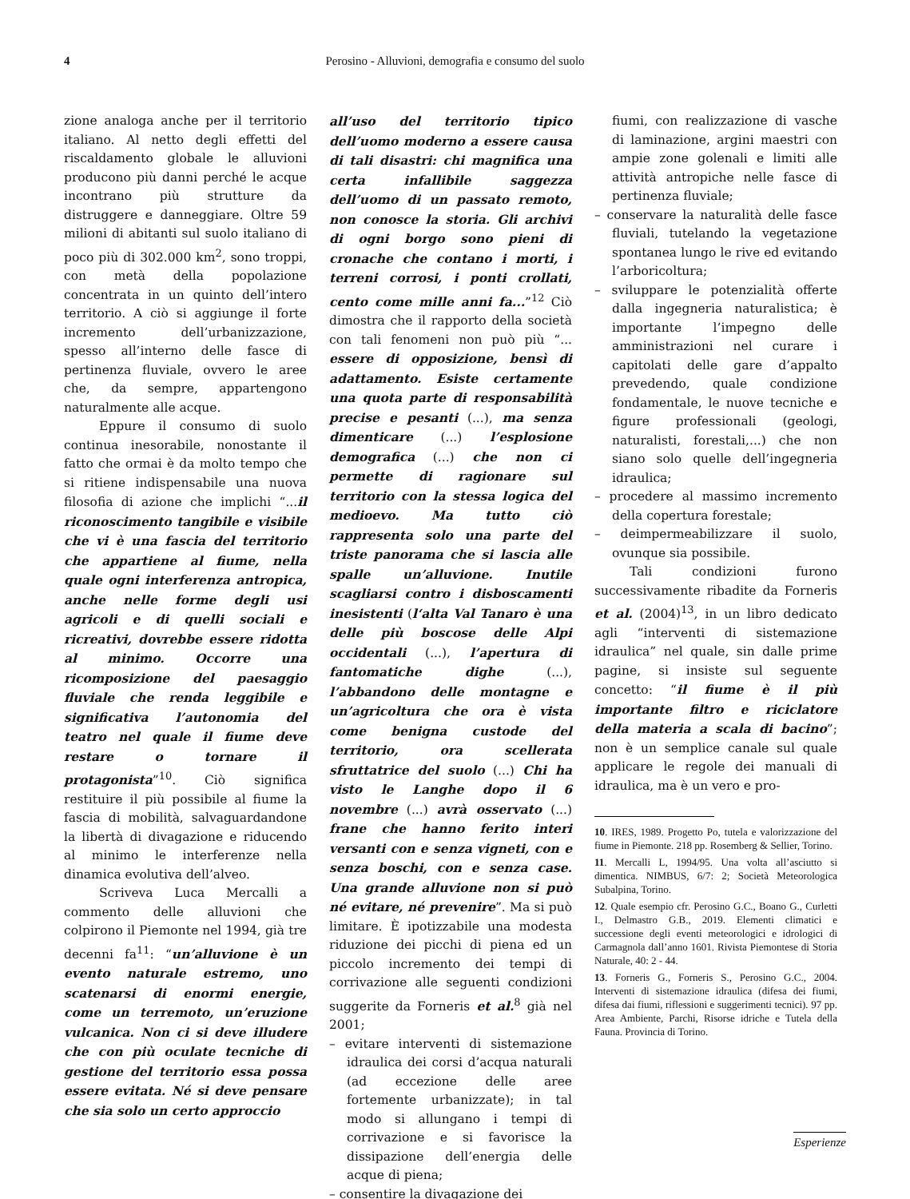4
Perosino - Alluvioni, demografia e consumo del suolo
zione analoga anche per il territorio italiano. Al netto degli effetti del riscaldamento globale le alluvioni producono più danni perché le acque incontrano più strutture da distruggere e danneggiare. Oltre 59 milioni di abitanti sul suolo italiano di poco più di 302.000 km<sup>2</sup>, sono troppi, con metà della popolazione concentrata in un quinto dell’intero territorio. A ciò si aggiunge il forte incremento dell’urbanizzazione, spesso all’interno delle fasce di pertinenza fluviale, ovvero le aree che, da sempre, appartengono naturalmente alle acque.
Eppure il consumo di suolo continua inesorabile, nonostante il fatto che ormai è da molto tempo che si ritiene indispensabile una nuova filosofia di azione che implichi “...il riconoscimento tangibile e visibile che vi è una fascia del territorio che appartiene al fiume, nella quale ogni interferenza antropica, anche nelle forme degli usi agricoli e di quelli sociali e ricreativi, dovrebbe essere ridotta al minimo. Occorre una ricomposizione del paesaggio fluviale che renda leggibile e significativa l’autonomia del teatro nel quale il fiume deve restare o tornare il protagonista”<sup>10</sup>. Ciò significa restituire il più possibile al fiume la fascia di mobilità, salvaguardandone la libertà di divagazione e riducendo al minimo le interferenze nella dinamica evolutiva dell’alveo.
Scriveva Luca Mercalli a commento delle alluvioni che colpirono il Piemonte nel 1994, già tre decenni fa<sup>11</sup>: “un’alluvione è un evento naturale estremo, uno scatenarsi di enormi energie, come un terremoto, un’eruzione vulcanica. Non ci si deve illudere che con più oculate tecniche di gestione del territorio essa possa essere evitata. Né si deve pensare che sia solo un certo approccio
all’uso del territorio tipico dell’uomo moderno a essere causa di tali disastri: chi magnifica una certa infallibile saggezza dell’uomo di un passato remoto, non conosce la storia. Gli archivi di ogni borgo sono pieni di cronache che contano i morti, i terreni corrosi, i ponti crollati, cento come mille anni fa...”<sup>12</sup> Ciò dimostra che il rapporto della società con tali fenomeni non può più “... essere di opposizione, bensì di adattamento. Esiste certamente una quota parte di responsabilità precise e pesanti (...), ma senza dimenticare (...) l’esplosione demografica (...) che non ci permette di ragionare sul territorio con la stessa logica del medioevo. Ma tutto ciò rappresenta solo una parte del triste panorama che si lascia alle spalle un’alluvione. Inutile scagliarsi contro i disboscamenti inesistenti (l‘alta Val Tanaro è una delle più boscose delle Alpi occidentali (...), l’apertura di fantomatiche dighe (...), l’abbandono delle montagne e un’agricoltura che ora è vista come benigna custode del territorio, ora scellerata sfruttatrice del suolo (...) Chi ha visto le Langhe dopo il 6 novembre (...) avrà osservato (...) frane che hanno ferito interi versanti con e senza vigneti, con e senza boschi, con e senza case. Una grande alluvione non si può né evitare, né prevenire”. Ma si può limitare. È ipotizzabile una modesta riduzione dei picchi di piena ed un piccolo incremento dei tempi di corrivazione alle seguenti condizioni suggerite da Forneris et al.<sup>8</sup> già nel 2001;
– evitare interventi di sistemazione idraulica dei corsi d’acqua naturali (ad eccezione delle aree fortemente urbanizzate); in tal modo si allungano i tempi di corrivazione e si favorisce la dissipazione dell’energia delle acque di piena;
– consentire la divagazione dei
fiumi, con realizzazione di vasche di laminazione, argini maestri con ampie zone golenali e limiti alle attività antropiche nelle fasce di pertinenza fluviale;
– conservare la naturalità delle fasce fluviali, tutelando la vegetazione spontanea lungo le rive ed evitando l’arboricoltura;
– sviluppare le potenzialità offerte dalla ingegneria naturalistica; è importante l’impegno delle amministrazioni nel curare i capitolati delle gare d’appalto prevedendo, quale condizione fondamentale, le nuove tecniche e figure professionali (geologi, naturalisti, forestali,...) che non siano solo quelle dell’ingegneria idraulica;
– procedere al massimo incremento della copertura forestale;
– deimpermeabilizzare il suolo, ovunque sia possibile.
Tali condizioni furono successivamente ribadite da Forneris et al. (2004)<sup>13</sup>, in un libro dedicato agli “interventi di sistemazione idraulica” nel quale, sin dalle prime pagine, si insiste sul seguente concetto: “il fiume è il più importante filtro e riciclatore della materia a scala di bacino”; non è un semplice canale sul quale applicare le regole dei manuali di idraulica, ma è un vero e pro-
10. IRES, 1989. Progetto Po, tutela e valorizzazione del fiume in Piemonte. 218 pp. Rosemberg & Sellier, Torino.
11. Mercalli L, 1994/95. Una volta all’asciutto si dimentica. NIMBUS, 6/7: 2; Società Meteorologica Subalpina, Torino.
12. Quale esempio cfr. Perosino G.C., Boano G., Curletti I., Delmastro G.B., 2019. Elementi climatici e successione degli eventi meteorologici e idrologici di Carmagnola dall’anno 1601. Rivista Piemontese di Storia Naturale, 40: 2 - 44.
13. Forneris G., Forneris S., Perosino G.C., 2004. Interventi di sistemazione idraulica (difesa dei fiumi, difesa dai fiumi, riflessioni e suggerimenti tecnici). 97 pp. Area Ambiente, Parchi, Risorse idriche e Tutela della Fauna. Provincia di Torino.
Esperienze